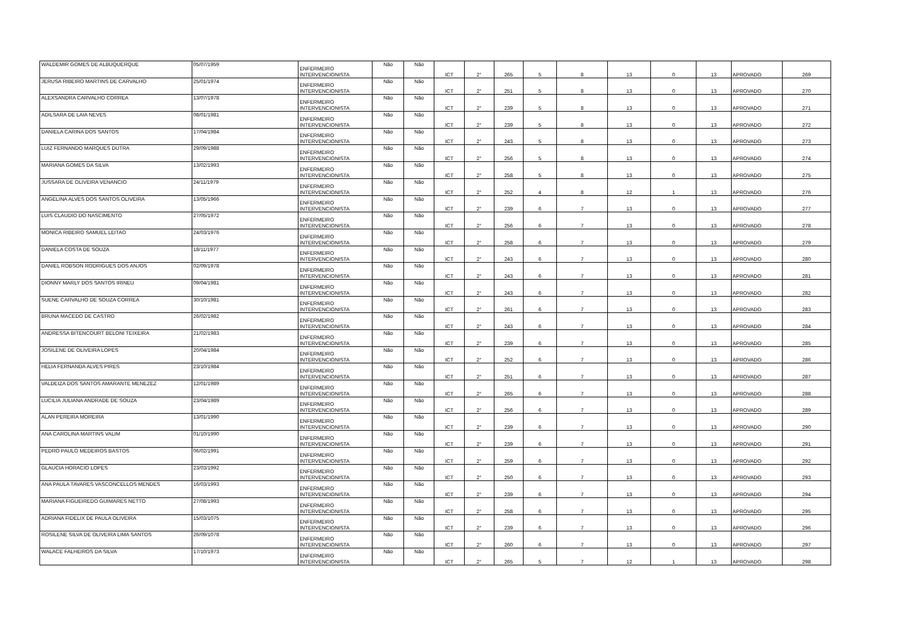| WALDEMIR GOMES DE ALBUQUERQUE | 05/07/1959 | ENFERMEIRO INTERVENCIONISTA | Não | Não | ICT | 2° | 265 | 5 | 8 | 13 | 0 | 13 | APROVADO | 269 |
| JERUSA RIBEIRO MARTINS DE CARVALHO | 25/01/1974 | ENFERMEIRO INTERVENCIONISTA | Não | Não | ICT | 2° | 251 | 5 | 8 | 13 | 0 | 13 | APROVADO | 270 |
| ALEXSANDRA CARVALHO CORREA | 13/07/1978 | ENFERMEIRO INTERVENCIONISTA | Não | Não | ICT | 2° | 239 | 5 | 8 | 13 | 0 | 13 | APROVADO | 271 |
| ADILSARA DE LAIA NEVES | 08/01/1981 | ENFERMEIRO INTERVENCIONISTA | Não | Não | ICT | 2° | 239 | 5 | 8 | 13 | 0 | 13 | APROVADO | 272 |
| DANIELA CARINA DOS SANTOS | 17/04/1984 | ENFERMEIRO INTERVENCIONISTA | Não | Não | ICT | 2° | 243 | 5 | 8 | 13 | 0 | 13 | APROVADO | 273 |
| LUIZ FERNANDO MARQUES DUTRA | 29/09/1988 | ENFERMEIRO INTERVENCIONISTA | Não | Não | ICT | 2° | 256 | 5 | 8 | 13 | 0 | 13 | APROVADO | 274 |
| MARIANA GOMES DA SILVA | 13/02/1993 | ENFERMEIRO INTERVENCIONISTA | Não | Não | ICT | 2° | 258 | 5 | 8 | 13 | 0 | 13 | APROVADO | 275 |
| JUSSARA DE OLIVEIRA VENANCIO | 24/11/1979 | ENFERMEIRO INTERVENCIONISTA | Não | Não | ICT | 2° | 252 | 4 | 8 | 12 | 1 | 13 | APROVADO | 276 |
| ANGELINA ALVES DOS SANTOS OLIVEIRA | 13/05/1966 | ENFERMEIRO INTERVENCIONISTA | Não | Não | ICT | 2° | 239 | 6 | 7 | 13 | 0 | 13 | APROVADO | 277 |
| LUIS CLAUDIO DO NASCIMENTO | 27/05/1972 | ENFERMEIRO INTERVENCIONISTA | Não | Não | ICT | 2° | 256 | 6 | 7 | 13 | 0 | 13 | APROVADO | 278 |
| MONICA RIBEIRO SAMUEL LEITAO | 24/03/1976 | ENFERMEIRO INTERVENCIONISTA | Não | Não | ICT | 2° | 258 | 6 | 7 | 13 | 0 | 13 | APROVADO | 279 |
| DANIELA COSTA DE SOUZA | 18/11/1977 | ENFERMEIRO INTERVENCIONISTA | Não | Não | ICT | 2° | 243 | 6 | 7 | 13 | 0 | 13 | APROVADO | 280 |
| DANIEL ROBSON RODRIGUES DOS ANJOS | 02/09/1978 | ENFERMEIRO INTERVENCIONISTA | Não | Não | ICT | 2° | 243 | 6 | 7 | 13 | 0 | 13 | APROVADO | 281 |
| DIONNY MARLY DOS SANTOS IRINEU | 09/04/1981 | ENFERMEIRO INTERVENCIONISTA | Não | Não | ICT | 2° | 243 | 6 | 7 | 13 | 0 | 13 | APROVADO | 282 |
| SUENE CARVALHO DE SOUZA CORREA | 30/10/1981 | ENFERMEIRO INTERVENCIONISTA | Não | Não | ICT | 2° | 261 | 6 | 7 | 13 | 0 | 13 | APROVADO | 283 |
| BRUNA MACEDO DE CASTRO | 26/02/1982 | ENFERMEIRO INTERVENCIONISTA | Não | Não | ICT | 2° | 243 | 6 | 7 | 13 | 0 | 13 | APROVADO | 284 |
| ANDRESSA BITENCOURT BELONI TEIXEIRA | 21/02/1983 | ENFERMEIRO INTERVENCIONISTA | Não | Não | ICT | 2° | 239 | 6 | 7 | 13 | 0 | 13 | APROVADO | 285 |
| JOSILENE DE OLIVEIRA LOPES | 20/04/1984 | ENFERMEIRO INTERVENCIONISTA | Não | Não | ICT | 2° | 252 | 6 | 7 | 13 | 0 | 13 | APROVADO | 286 |
| HELIA FERNANDA ALVES PIRES | 23/10/1984 | ENFERMEIRO INTERVENCIONISTA | Não | Não | ICT | 2° | 251 | 6 | 7 | 13 | 0 | 13 | APROVADO | 287 |
| VALDEIZA DOS SANTOS AMARANTE MENEZEZ | 12/01/1989 | ENFERMEIRO INTERVENCIONISTA | Não | Não | ICT | 2° | 265 | 6 | 7 | 13 | 0 | 13 | APROVADO | 288 |
| LUCILIA JULIANA ANDRADE DE SOUZA | 23/04/1989 | ENFERMEIRO INTERVENCIONISTA | Não | Não | ICT | 2° | 256 | 6 | 7 | 13 | 0 | 13 | APROVADO | 289 |
| ALAN PEREIRA MOREIRA | 13/01/1990 | ENFERMEIRO INTERVENCIONISTA | Não | Não | ICT | 2° | 239 | 6 | 7 | 13 | 0 | 13 | APROVADO | 290 |
| ANA CAROLINA MARTINS VALIM | 01/10/1990 | ENFERMEIRO INTERVENCIONISTA | Não | Não | ICT | 2° | 239 | 6 | 7 | 13 | 0 | 13 | APROVADO | 291 |
| PEDRO PAULO MEDEIROS BASTOS | 06/02/1991 | ENFERMEIRO INTERVENCIONISTA | Não | Não | ICT | 2° | 259 | 6 | 7 | 13 | 0 | 13 | APROVADO | 292 |
| GLAUCIA HORACIO LOPES | 23/03/1992 | ENFERMEIRO INTERVENCIONISTA | Não | Não | ICT | 2° | 250 | 6 | 7 | 13 | 0 | 13 | APROVADO | 293 |
| ANA PAULA TAVARES VASCONCELLOS MENDES | 16/03/1993 | ENFERMEIRO INTERVENCIONISTA | Não | Não | ICT | 2° | 239 | 6 | 7 | 13 | 0 | 13 | APROVADO | 294 |
| MARIANA FIGUEIREDO GUIMARES NETTO | 27/08/1993 | ENFERMEIRO INTERVENCIONISTA | Não | Não | ICT | 2° | 258 | 6 | 7 | 13 | 0 | 13 | APROVADO | 295 |
| ADRIANA FIDELIX DE PAULA OLIVEIRA | 15/03/1075 | ENFERMEIRO INTERVENCIONISTA | Não | Não | ICT | 2° | 239 | 6 | 7 | 13 | 0 | 13 | APROVADO | 296 |
| ROSILENE SILVA DE OLIVEIRA LIMA SANTOS | 26/09/1078 | ENFERMEIRO INTERVENCIONISTA | Não | Não | ICT | 2° | 260 | 6 | 7 | 13 | 0 | 13 | APROVADO | 297 |
| WALACE FALHEIROS DA SILVA | 17/10/1973 | ENFERMEIRO INTERVENCIONISTA | Não | Não | ICT | 2° | 265 | 5 | 7 | 12 | 1 | 13 | APROVADO | 298 |